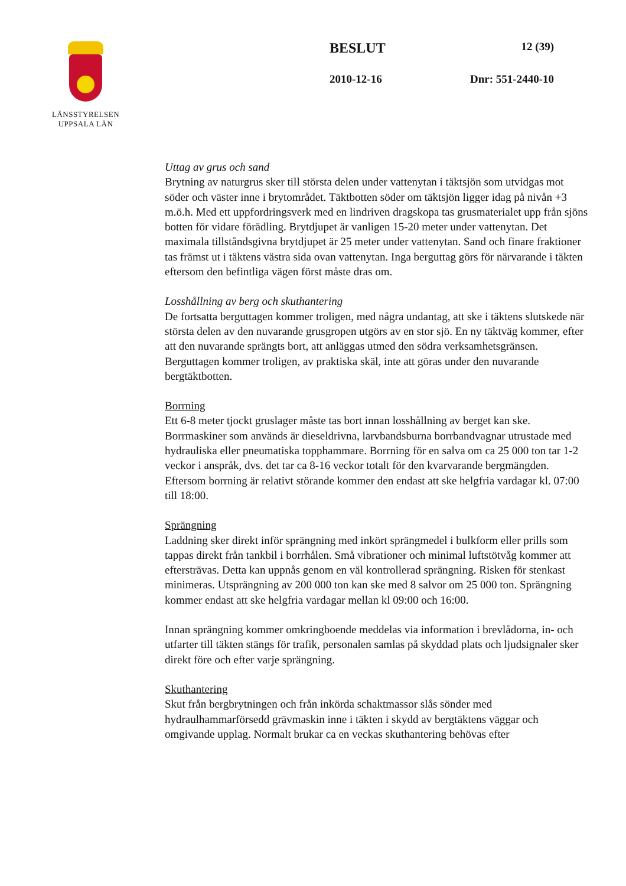LÄNSSTYRELSEN
UPPSALA LÄN
BESLUT 12 (39)
2010-12-16 Dnr: 551-2440-10
Uttag av grus och sand
Brytning av naturgrus sker till största delen under vattenytan i täktsjön som utvidgas mot söder och väster inne i brytområdet. Täktbotten söder om täktsjön ligger idag på nivån +3 m.ö.h. Med ett uppfordringsverk med en lindriven dragskopa tas grusmaterialet upp från sjöns botten för vidare förädling. Brytdjupet är vanligen 15-20 meter under vattenytan. Det maximala tillståndsgivna brytdjupet är 25 meter under vattenytan. Sand och finare fraktioner tas främst ut i täktens västra sida ovan vattenytan. Inga berguttag görs för närvarande i täkten eftersom den befintliga vägen först måste dras om.
Losshållning av berg och skuthantering
De fortsatta berguttagen kommer troligen, med några undantag, att ske i täktens slutskede när största delen av den nuvarande grusgropen utgörs av en stor sjö. En ny täktväg kommer, efter att den nuvarande sprängts bort, att anläggas utmed den södra verksamhetsgränsen. Berguttagen kommer troligen, av praktiska skäl, inte att göras under den nuvarande bergtäktbotten.
Borrning
Ett 6-8 meter tjockt gruslager måste tas bort innan losshållning av berget kan ske. Borrmaskiner som används är dieseldrivna, larvbandsburna borrbandvagnar utrustade med hydrauliska eller pneumatiska topphammare. Borrning för en salva om ca 25 000 ton tar 1-2 veckor i anspråk, dvs. det tar ca 8-16 veckor totalt för den kvarvarande bergmängden. Eftersom borrning är relativt störande kommer den endast att ske helgfria vardagar kl. 07:00 till 18:00.
Sprängning
Laddning sker direkt inför sprängning med inkört sprängmedel i bulkform eller prills som tappas direkt från tankbil i borrhålen. Små vibrationer och minimal luftstötvåg kommer att eftersträvas. Detta kan uppnås genom en väl kontrollerad sprängning. Risken för stenkast minimeras. Utsprängning av 200 000 ton kan ske med 8 salvor om 25 000 ton. Sprängning kommer endast att ske helgfria vardagar mellan kl 09:00 och 16:00.
Innan sprängning kommer omkringboende meddelas via information i brevlådorna, in- och utfarter till täkten stängs för trafik, personalen samlas på skyddad plats och ljudsignaler sker direkt före och efter varje sprängning.
Skuthantering
Skut från bergbrytningen och från inkörda schaktmassor slås sönder med hydraulhammarförsedd grävmaskin inne i täkten i skydd av bergtäktens väggar och omgivande upplag. Normalt brukar ca en veckas skuthantering behövas efter